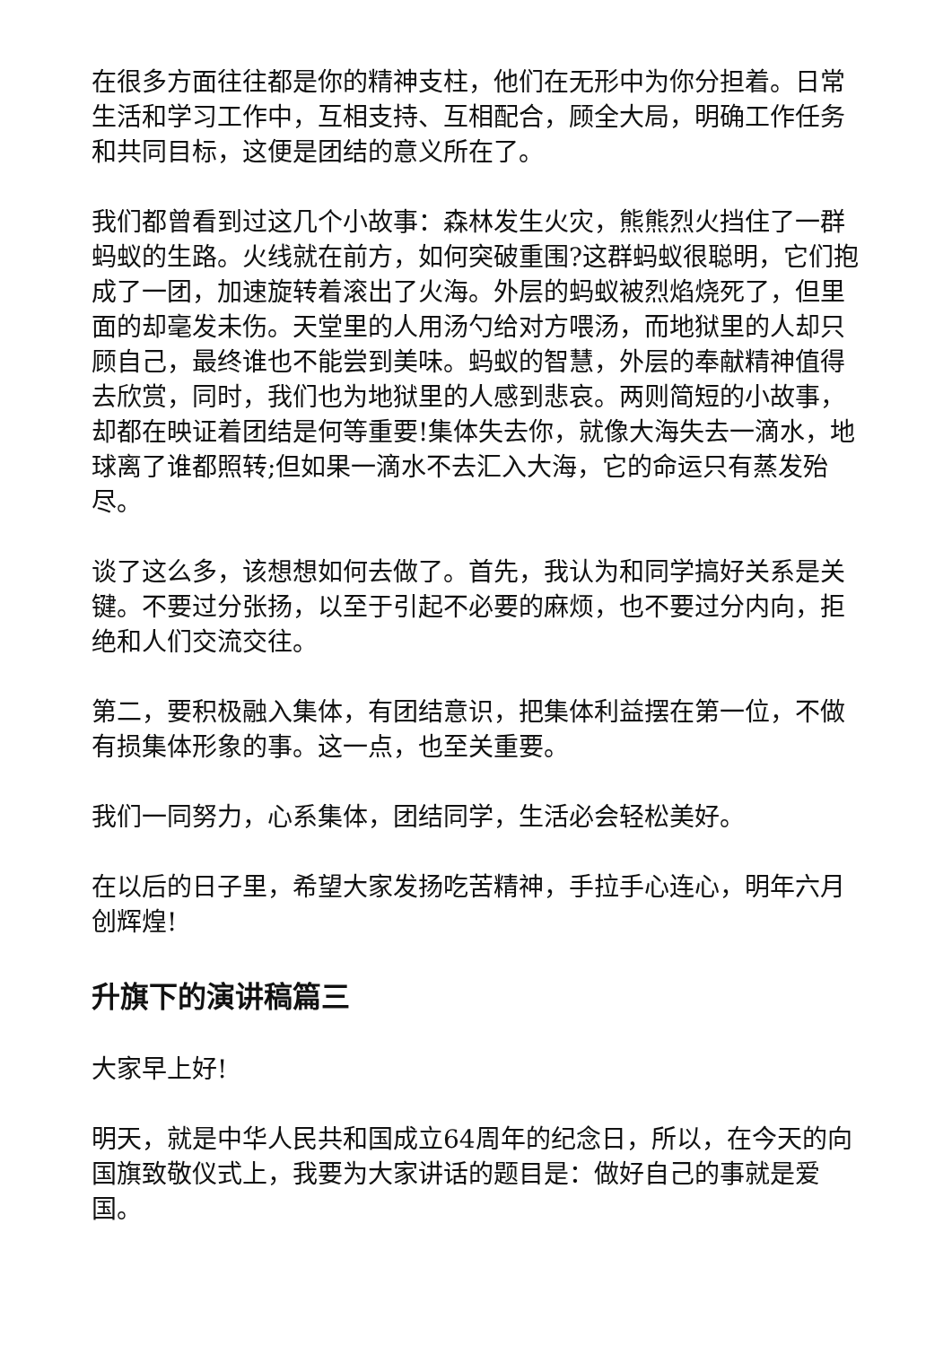在很多方面往往都是你的精神支柱，他们在无形中为你分担着。日常生活和学习工作中，互相支持、互相配合，顾全大局，明确工作任务和共同目标，这便是团结的意义所在了。
我们都曾看到过这几个小故事：森林发生火灾，熊熊烈火挡住了一群蚂蚁的生路。火线就在前方，如何突破重围?这群蚂蚁很聪明，它们抱成了一团，加速旋转着滚出了火海。外层的蚂蚁被烈焰烧死了，但里面的却毫发未伤。天堂里的人用汤勺给对方喂汤，而地狱里的人却只顾自己，最终谁也不能尝到美味。蚂蚁的智慧，外层的奉献精神值得去欣赏，同时，我们也为地狱里的人感到悲哀。两则简短的小故事，却都在映证着团结是何等重要!集体失去你，就像大海失去一滴水，地球离了谁都照转;但如果一滴水不去汇入大海，它的命运只有蒸发殆尽。
谈了这么多，该想想如何去做了。首先，我认为和同学搞好关系是关键。不要过分张扬，以至于引起不必要的麻烦，也不要过分内向，拒绝和人们交流交往。
第二，要积极融入集体，有团结意识，把集体利益摆在第一位，不做有损集体形象的事。这一点，也至关重要。
我们一同努力，心系集体，团结同学，生活必会轻松美好。
在以后的日子里，希望大家发扬吃苦精神，手拉手心连心，明年六月创辉煌!
升旗下的演讲稿篇三
大家早上好!
明天，就是中华人民共和国成立64周年的纪念日，所以，在今天的向国旗致敬仪式上，我要为大家讲话的题目是：做好自己的事就是爱国。